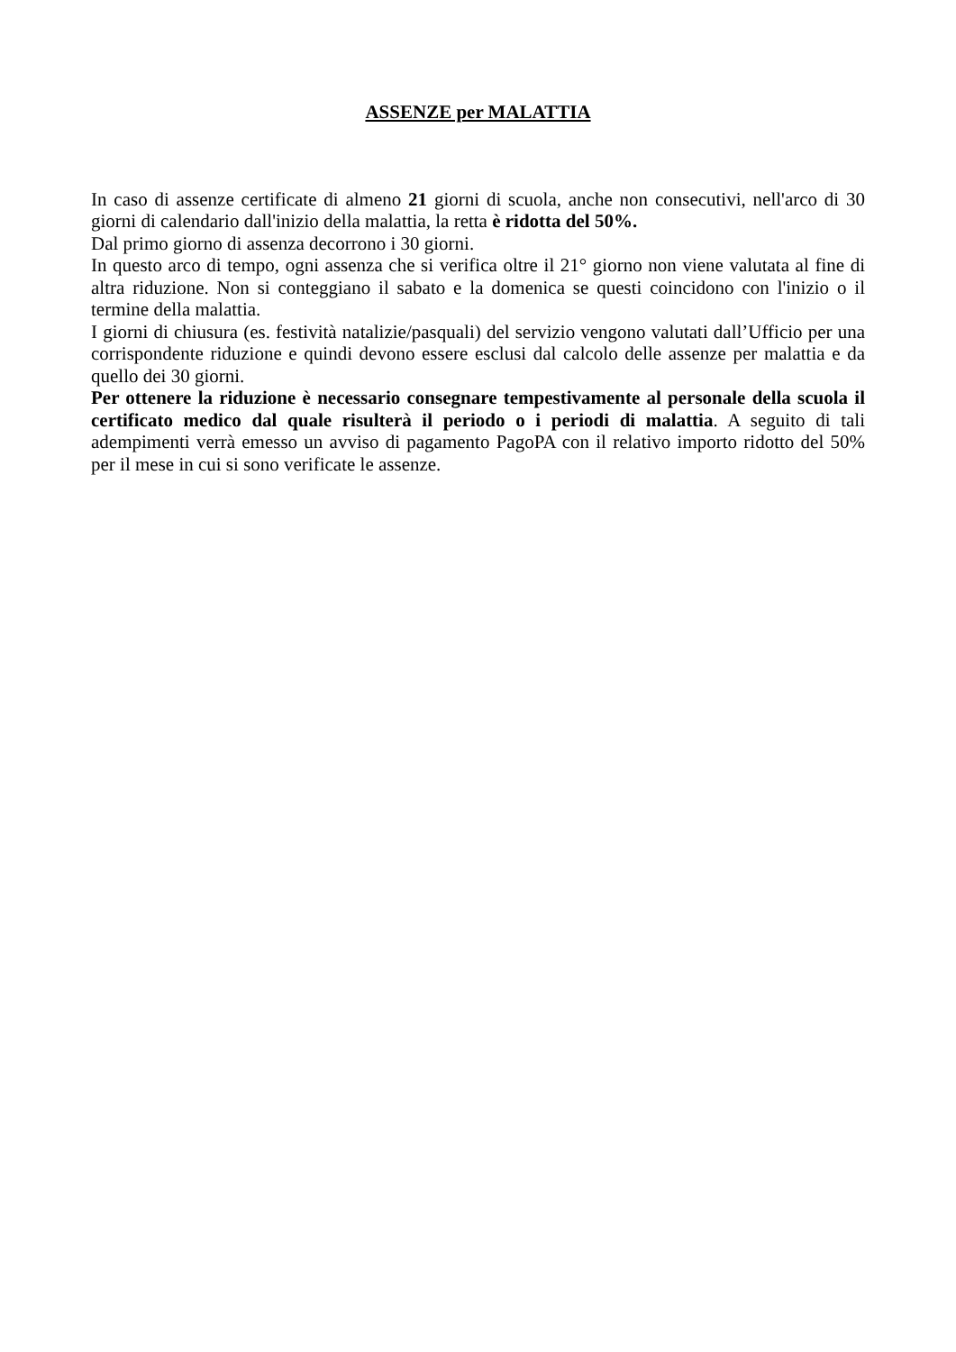ASSENZE per MALATTIA
In caso di assenze certificate di almeno 21 giorni di scuola, anche non consecutivi, nell'arco di 30 giorni di calendario dall'inizio della malattia, la retta è ridotta del 50%.
Dal primo giorno di assenza decorrono i 30 giorni.
In questo arco di tempo, ogni assenza che si verifica oltre il 21° giorno non viene valutata al fine di altra riduzione. Non si conteggiano il sabato e la domenica se questi coincidono con l'inizio o il termine della malattia.
I giorni di chiusura (es. festività natalizie/pasquali) del servizio vengono valutati dall’Ufficio per una corrispondente riduzione e quindi devono essere esclusi dal calcolo delle assenze per malattia e da quello dei 30 giorni.
Per ottenere la riduzione è necessario consegnare tempestivamente al personale della scuola il certificato medico dal quale risulterà il periodo o i periodi di malattia. A seguito di tali adempimenti verrà emesso un avviso di pagamento PagoPA con il relativo importo ridotto del 50% per il mese in cui si sono verificate le assenze.